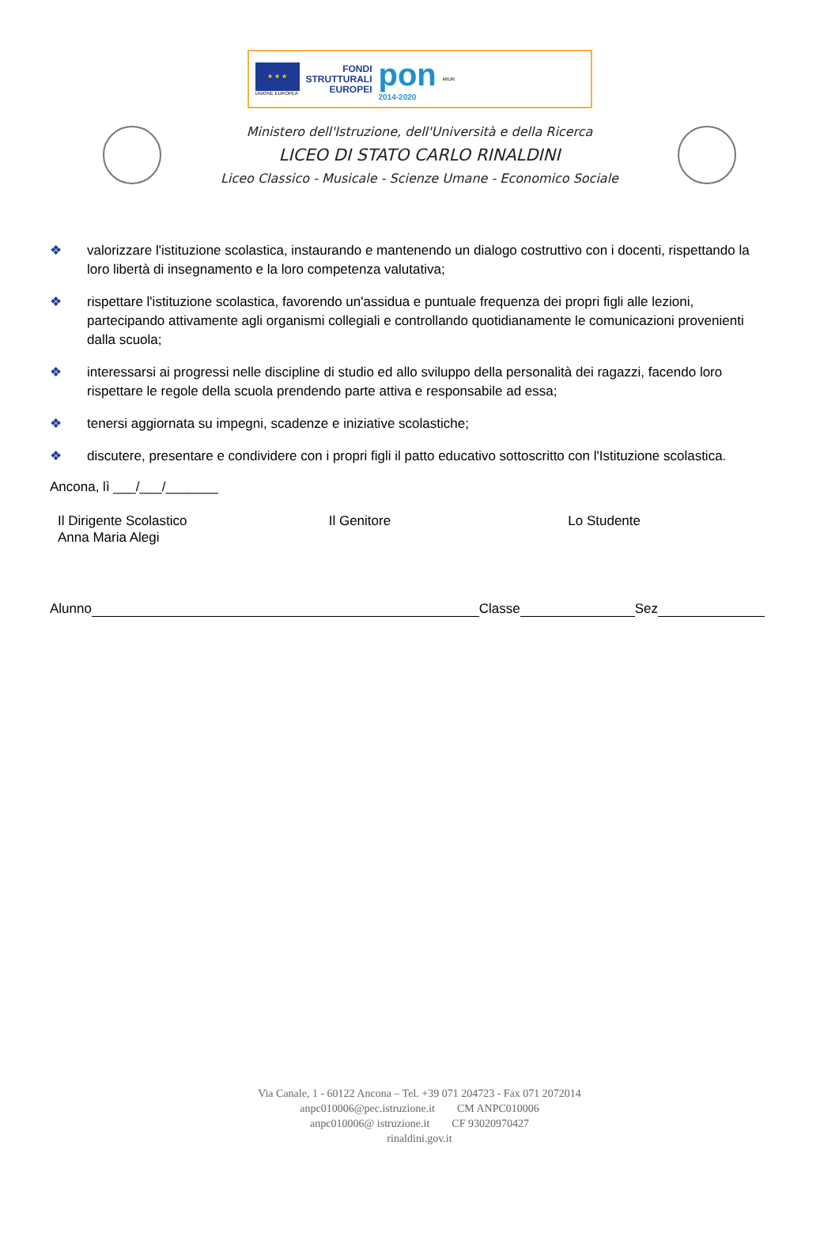★ ★ ★
UNIONE EUROPEA
FONDI
STRUTTURALI
EUROPEI
pon
2014-2020
MIUR
Ministero dell'Istruzione, dell'Università e della Ricerca
LICEO DI STATO CARLO RINALDINI
Liceo Classico - Musicale - Scienze Umane - Economico Sociale
❖ valorizzare l'istituzione scolastica, instaurando e mantenendo un dialogo costruttivo con i docenti, rispettando la loro libertà di insegnamento e la loro competenza valutativa;
❖ rispettare l'istituzione scolastica, favorendo un'assidua e puntuale frequenza dei propri figli alle lezioni, partecipando attivamente agli organismi collegiali e controllando quotidianamente le comunicazioni provenienti dalla scuola;
❖ interessarsi ai progressi nelle discipline di studio ed allo sviluppo della personalità dei ragazzi, facendo loro rispettare le regole della scuola prendendo parte attiva e responsabile ad essa;
❖ tenersi aggiornata su impegni, scadenze e iniziative scolastiche;
❖ discutere, presentare e condividere con i propri figli il patto educativo sottoscritto con l'Istituzione scolastica.
Ancona, lì ___/___/_______
Il Dirigente Scolastico
Anna Maria Alegi
Il Genitore Lo Studente
Alunno Classe Sez
Via Canale, 1 - 60122 Ancona – Tel. +39 071 204723 - Fax 071 2072014
anpc010006@pec.istruzione.it CM ANPC010006
anpc010006@ istruzione.it CF 93020970427
rinaldini.gov.it